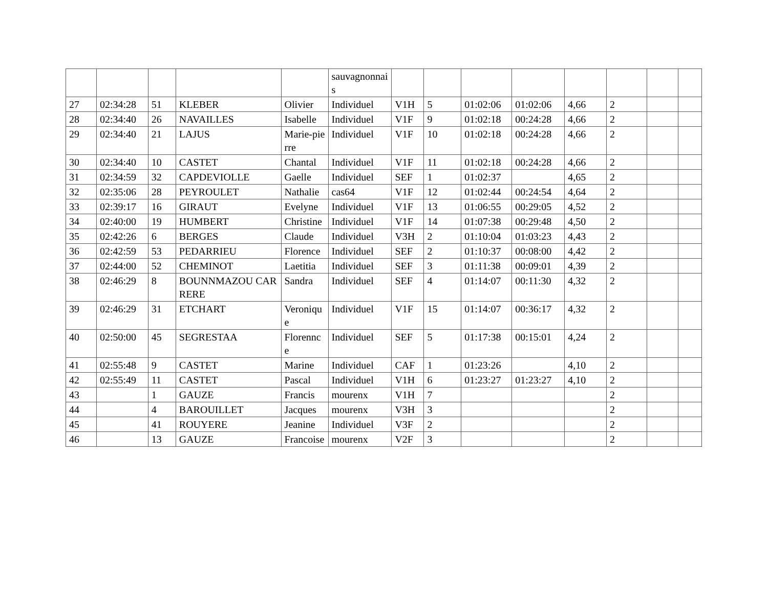| | | | | | sauvagnonnais | | | | | | | | |
| 27 | 02:34:28 | 51 | KLEBER | Olivier | Individuel | V1H | 5 | 01:02:06 | 01:02:06 | 4,66 | 2 | | |
| 28 | 02:34:40 | 26 | NAVAILLES | Isabelle | Individuel | V1F | 9 | 01:02:18 | 00:24:28 | 4,66 | 2 | | |
| 29 | 02:34:40 | 21 | LAJUS | Marie-pierre | Individuel | V1F | 10 | 01:02:18 | 00:24:28 | 4,66 | 2 | | |
| 30 | 02:34:40 | 10 | CASTET | Chantal | Individuel | V1F | 11 | 01:02:18 | 00:24:28 | 4,66 | 2 | | |
| 31 | 02:34:59 | 32 | CAPDEVIOLLE | Gaelle | Individuel | SEF | 1 | 01:02:37 | | 4,65 | 2 | | |
| 32 | 02:35:06 | 28 | PEYROULET | Nathalie | cas64 | V1F | 12 | 01:02:44 | 00:24:54 | 4,64 | 2 | | |
| 33 | 02:39:17 | 16 | GIRAUT | Evelyne | Individuel | V1F | 13 | 01:06:55 | 00:29:05 | 4,52 | 2 | | |
| 34 | 02:40:00 | 19 | HUMBERT | Christine | Individuel | V1F | 14 | 01:07:38 | 00:29:48 | 4,50 | 2 | | |
| 35 | 02:42:26 | 6 | BERGES | Claude | Individuel | V3H | 2 | 01:10:04 | 01:03:23 | 4,43 | 2 | | |
| 36 | 02:42:59 | 53 | PEDARRIEU | Florence | Individuel | SEF | 2 | 01:10:37 | 00:08:00 | 4,42 | 2 | | |
| 37 | 02:44:00 | 52 | CHEMINOT | Laetitia | Individuel | SEF | 3 | 01:11:38 | 00:09:01 | 4,39 | 2 | | |
| 38 | 02:46:29 | 8 | BOUNNMAZOU CARRERE | Sandra | Individuel | SEF | 4 | 01:14:07 | 00:11:30 | 4,32 | 2 | | |
| 39 | 02:46:29 | 31 | ETCHART | Veronique | Individuel | V1F | 15 | 01:14:07 | 00:36:17 | 4,32 | 2 | | |
| 40 | 02:50:00 | 45 | SEGRESTAA | Florennce | Individuel | SEF | 5 | 01:17:38 | 00:15:01 | 4,24 | 2 | | |
| 41 | 02:55:48 | 9 | CASTET | Marine | Individuel | CAF | 1 | 01:23:26 | | 4,10 | 2 | | |
| 42 | 02:55:49 | 11 | CASTET | Pascal | Individuel | V1H | 6 | 01:23:27 | 01:23:27 | 4,10 | 2 | | |
| 43 | | 1 | GAUZE | Francis | mourenx | V1H | 7 | | | | 2 | | |
| 44 | | 4 | BAROUILLET | Jacques | mourenx | V3H | 3 | | | | 2 | | |
| 45 | | 41 | ROUYERE | Jeanine | Individuel | V3F | 2 | | | | 2 | | |
| 46 | | 13 | GAUZE | Francoise | mourenx | V2F | 3 | | | | 2 | | |